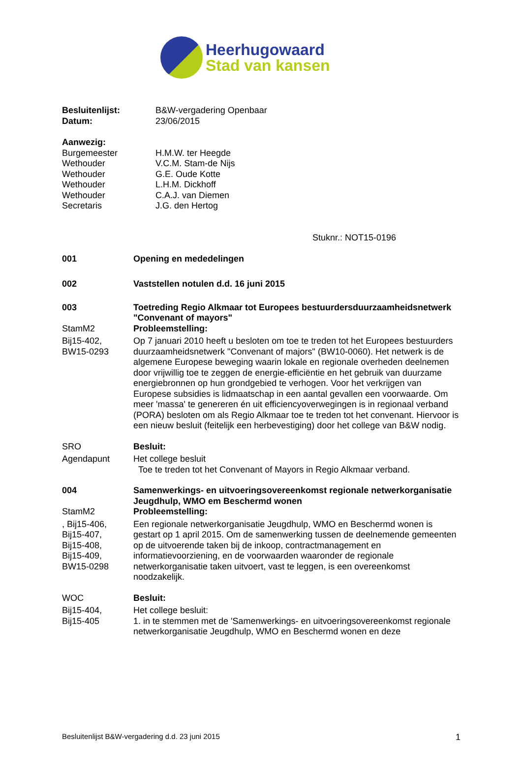Heerhugowaard
Stad van kansen
Besluitenlijst: B&W-vergadering Openbaar
Datum: 23/06/2015
Aanwezig:
Burgemeester H.M.W. ter Heegde
Wethouder V.C.M. Stam-de Nijs
Wethouder G.E. Oude Kotte
Wethouder L.H.M. Dickhoff
Wethouder C.A.J. van Diemen
Secretaris J.G. den Hertog
Stuknr.: NOT15-0196
001 Opening en mededelingen
002 Vaststellen notulen d.d. 16 juni 2015
003 Toetreding Regio Alkmaar tot Europees bestuurdersduurzaamheidsnetwerk "Convenant of mayors"
StamM2 Probleemstelling:
Bij15-402,
BW15-0293
Op 7 januari 2010 heeft u besloten om toe te treden tot het Europees bestuurders duurzaamheidsnetwerk "Convenant of majors" (BW10-0060). Het netwerk is de algemene Europese beweging waarin lokale en regionale overheden deelnemen door vrijwillig toe te zeggen de energie-efficiëntie en het gebruik van duurzame energiebronnen op hun grondgebied te verhogen. Voor het verkrijgen van Europese subsidies is lidmaatschap in een aantal gevallen een voorwaarde. Om meer 'massa' te genereren én uit efficiencyoverwegingen is in regionaal verband (PORA) besloten om als Regio Alkmaar toe te treden tot het convenant. Hiervoor is een nieuw besluit (feitelijk een herbevestiging) door het college van B&W nodig.
SRO Besluit:
Agendapunt Het college besluit
Toe te treden tot het Convenant of Mayors in Regio Alkmaar verband.
004 Samenwerkings- en uitvoeringsovereenkomst regionale netwerkorganisatie Jeugdhulp, WMO em Beschermd wonen
StamM2 Probleemstelling:
, Bij15-406,
Bij15-407,
Bij15-408,
Bij15-409,
BW15-0298
Een regionale netwerkorganisatie Jeugdhulp, WMO en Beschermd wonen is gestart op 1 april 2015. Om de samenwerking tussen de deelnemende gemeenten op de uitvoerende taken bij de inkoop, contractmanagement en informatievoorziening, en de voorwaarden waaronder de regionale netwerkorganisatie taken uitvoert, vast te leggen, is een overeenkomst noodzakelijk.
WOC Besluit:
Bij15-404,
Bij15-405
Het college besluit:
1. in te stemmen met de 'Samenwerkings- en uitvoeringsovereenkomst regionale netwerkorganisatie Jeugdhulp, WMO en Beschermd wonen en deze
Besluitenlijst B&W-vergadering d.d. 23 juni 2015 1